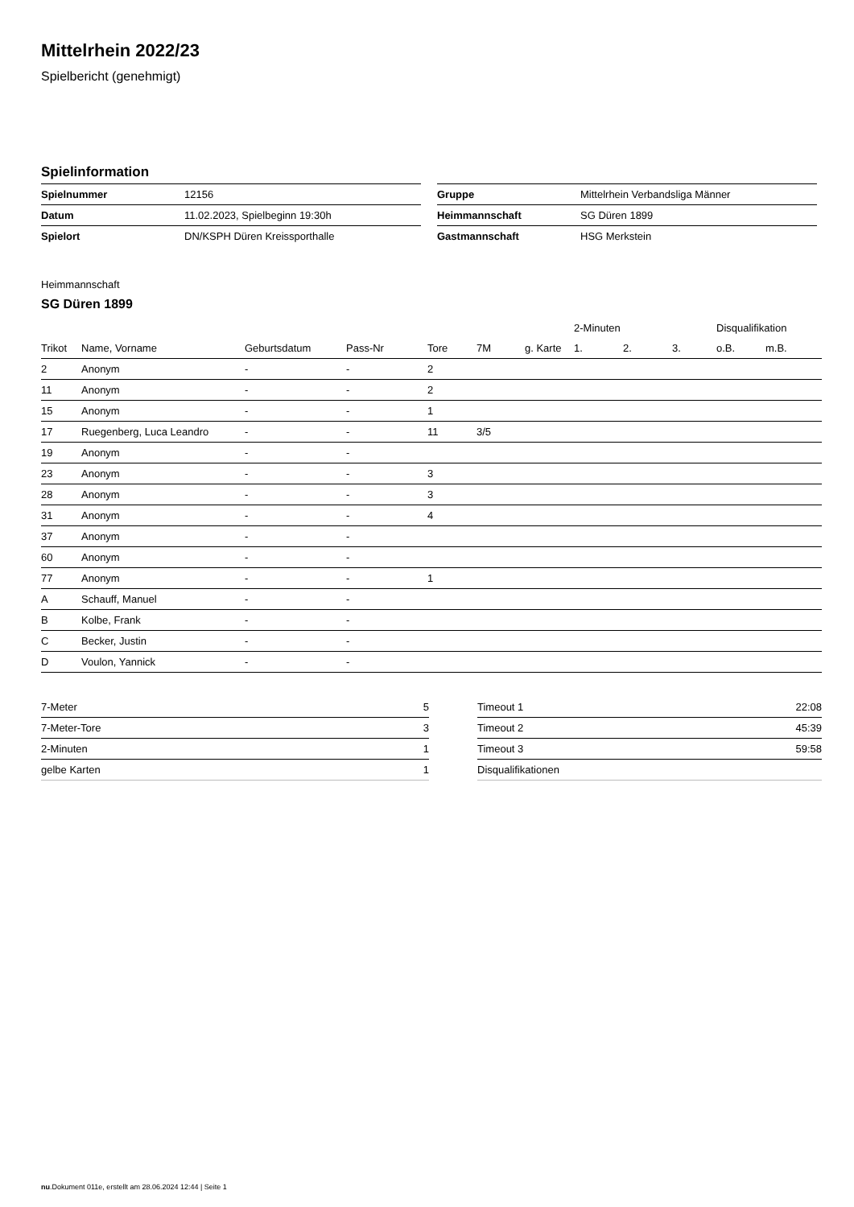Mittelrhein 2022/23
Spielbericht (genehmigt)
Spielinformation
| Spielnummer | 12156 |
| Datum | 11.02.2023, Spielbeginn 19:30h |
| Spielort | DN/KSPH Düren Kreissporthalle |
| Gruppe | Mittelrhein Verbandsliga Männer |
| Heimmannschaft | SG Düren 1899 |
| Gastmannschaft | HSG Merkstein |
Heimmannschaft
SG Düren 1899
| | | | | | | | 2-Minuten | | | Disqualifikation | |
| --- | --- | --- | --- | --- | --- | --- | --- | --- | --- | --- | --- |
| Trikot | Name, Vorname | Geburtsdatum | Pass-Nr | Tore | 7M | g. Karte | 1. | 2. | 3. | o.B. | m.B. |
| 2 | Anonym | - | - | 2 | | | | | | | |
| 11 | Anonym | - | - | 2 | | | | | | | |
| 15 | Anonym | - | - | 1 | | | | | | | |
| 17 | Ruegenberg, Luca Leandro | - | - | 11 | 3/5 | | | | | | |
| 19 | Anonym | - | - | | | | | | | | |
| 23 | Anonym | - | - | 3 | | | | | | | |
| 28 | Anonym | - | - | 3 | | | | | | | |
| 31 | Anonym | - | - | 4 | | | | | | | |
| 37 | Anonym | - | - | | | | | | | | |
| 60 | Anonym | - | - | | | | | | | | |
| 77 | Anonym | - | - | 1 | | | | | | | |
| A | Schauff, Manuel | - | - | | | | | | | | |
| B | Kolbe, Frank | - | - | | | | | | | | |
| C | Becker, Justin | - | - | | | | | | | | |
| D | Voulon, Yannick | - | - | | | | | | | | |
| 7-Meter | 5 |
| 7-Meter-Tore | 3 |
| 2-Minuten | 1 |
| gelbe Karten | 1 |
| Timeout 1 | 22:08 |
| Timeout 2 | 45:39 |
| Timeout 3 | 59:58 |
| Disqualifikationen | |
nu.Dokument 011e, erstellt am 28.06.2024 12:44 | Seite 1